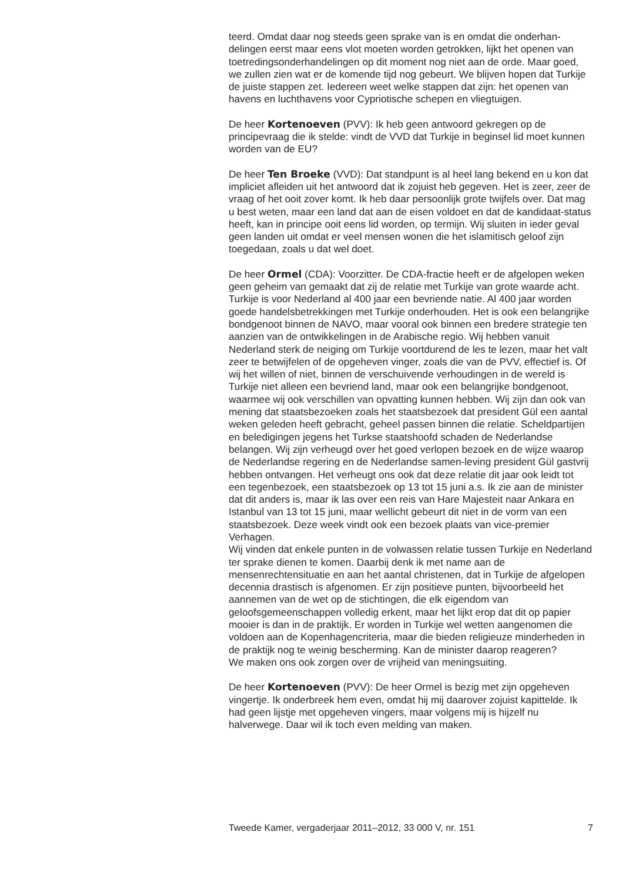teerd. Omdat daar nog steeds geen sprake van is en omdat die onderhan-delingen eerst maar eens vlot moeten worden getrokken, lijkt het openen van toetredingsonderhandelingen op dit moment nog niet aan de orde. Maar goed, we zullen zien wat er de komende tijd nog gebeurt. We blijven hopen dat Turkije de juiste stappen zet. Iedereen weet welke stappen dat zijn: het openen van havens en luchthavens voor Cypriotische schepen en vliegtuigen.
De heer Kortenoeven (PVV): Ik heb geen antwoord gekregen op de principevraag die ik stelde: vindt de VVD dat Turkije in beginsel lid moet kunnen worden van de EU?
De heer Ten Broeke (VVD): Dat standpunt is al heel lang bekend en u kon dat impliciet afleiden uit het antwoord dat ik zojuist heb gegeven. Het is zeer, zeer de vraag of het ooit zover komt. Ik heb daar persoonlijk grote twijfels over. Dat mag u best weten, maar een land dat aan de eisen voldoet en dat de kandidaat-status heeft, kan in principe ooit eens lid worden, op termijn. Wij sluiten in ieder geval geen landen uit omdat er veel mensen wonen die het islamitisch geloof zijn toegedaan, zoals u dat wel doet.
De heer Ormel (CDA): Voorzitter. De CDA-fractie heeft er de afgelopen weken geen geheim van gemaakt dat zij de relatie met Turkije van grote waarde acht. Turkije is voor Nederland al 400 jaar een bevriende natie. Al 400 jaar worden goede handelsbetrekkingen met Turkije onderhouden. Het is ook een belangrijke bondgenoot binnen de NAVO, maar vooral ook binnen een bredere strategie ten aanzien van de ontwikkelingen in de Arabische regio. Wij hebben vanuit Nederland sterk de neiging om Turkije voortdurend de les te lezen, maar het valt zeer te betwijfelen of de opgeheven vinger, zoals die van de PVV, effectief is. Of wij het willen of niet, binnen de verschuivende verhoudingen in de wereld is Turkije niet alleen een bevriend land, maar ook een belangrijke bondgenoot, waarmee wij ook verschillen van opvatting kunnen hebben. Wij zijn dan ook van mening dat staatsbezoeken zoals het staatsbezoek dat president Gül een aantal weken geleden heeft gebracht, geheel passen binnen die relatie. Scheldpartijen en beledigingen jegens het Turkse staatshoofd schaden de Nederlandse belangen. Wij zijn verheugd over het goed verlopen bezoek en de wijze waarop de Nederlandse regering en de Nederlandse samen-leving president Gül gastvrij hebben ontvangen. Het verheugt ons ook dat deze relatie dit jaar ook leidt tot een tegenbezoek, een staatsbezoek op 13 tot 15 juni a.s. Ik zie aan de minister dat dit anders is, maar ik las over een reis van Hare Majesteit naar Ankara en Istanbul van 13 tot 15 juni, maar wellicht gebeurt dit niet in de vorm van een staatsbezoek. Deze week vindt ook een bezoek plaats van vice-premier Verhagen.
Wij vinden dat enkele punten in de volwassen relatie tussen Turkije en Nederland ter sprake dienen te komen. Daarbij denk ik met name aan de mensenrechtensituatie en aan het aantal christenen, dat in Turkije de afgelopen decennia drastisch is afgenomen. Er zijn positieve punten, bijvoorbeeld het aannemen van de wet op de stichtingen, die elk eigendom van geloofsgemeenschappen volledig erkent, maar het lijkt erop dat dit op papier mooier is dan in de praktijk. Er worden in Turkije wel wetten aangenomen die voldoen aan de Kopenhagencriteria, maar die bieden religieuze minderheden in de praktijk nog te weinig bescherming. Kan de minister daarop reageren?
We maken ons ook zorgen over de vrijheid van meningsuiting.
De heer Kortenoeven (PVV): De heer Ormel is bezig met zijn opgeheven vingertje. Ik onderbreek hem even, omdat hij mij daarover zojuist kapittelde. Ik had geen lijstje met opgeheven vingers, maar volgens mij is hijzelf nu halverwege. Daar wil ik toch even melding van maken.
Tweede Kamer, vergaderjaar 2011–2012, 33 000 V, nr. 151 7